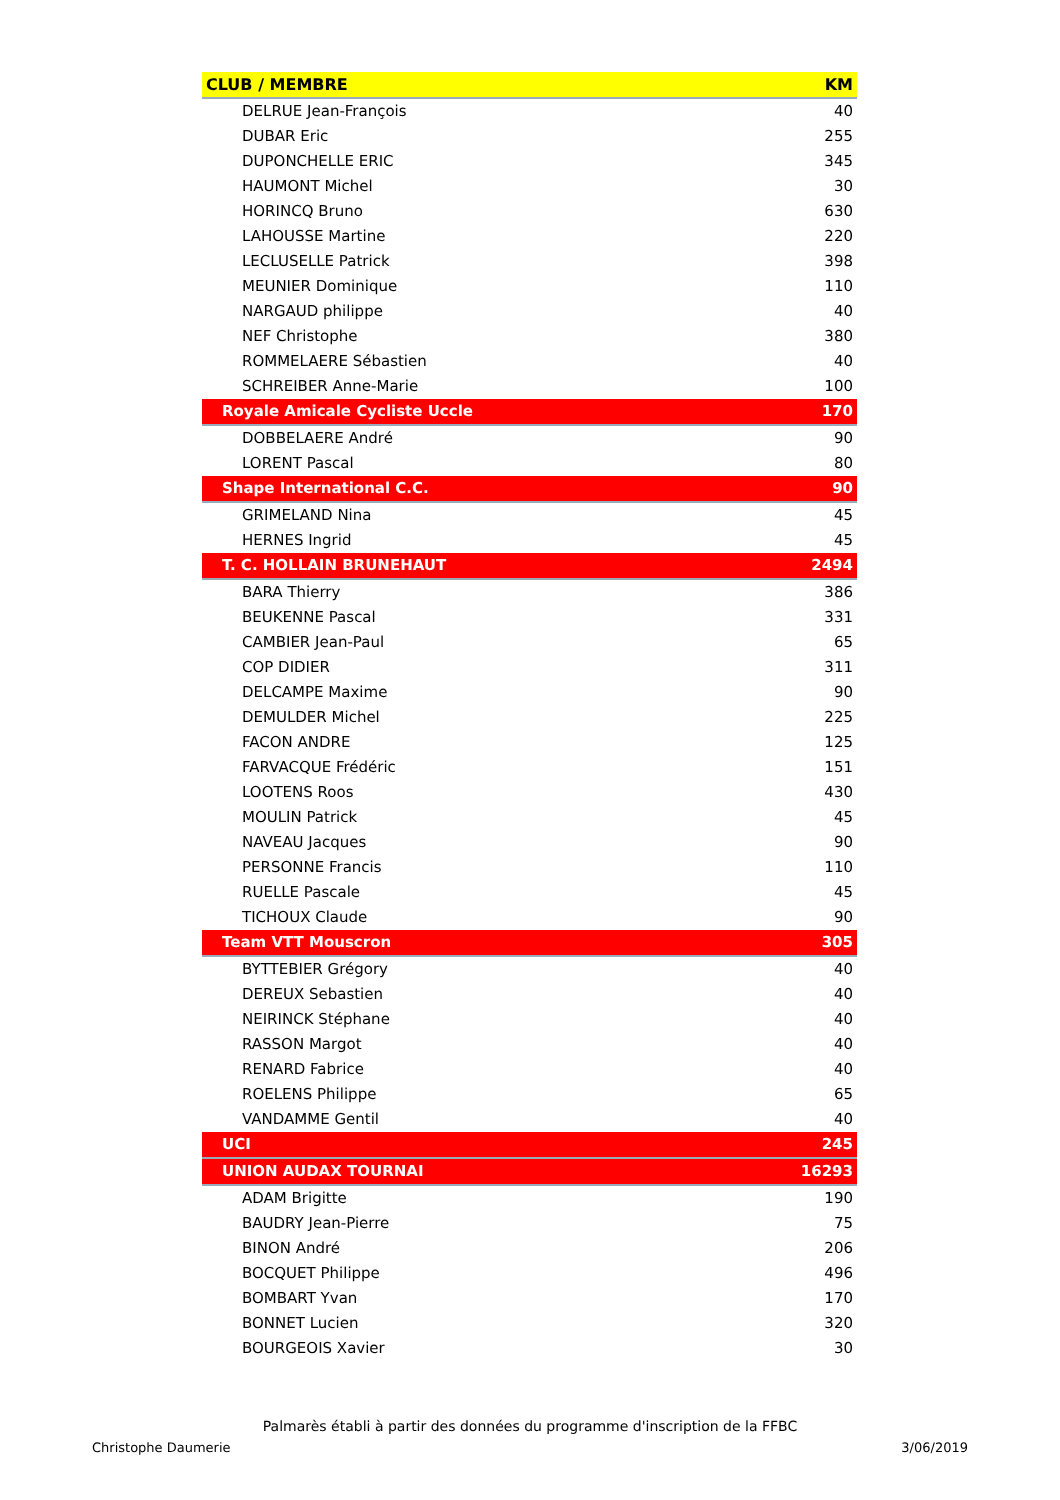| CLUB / MEMBRE | KM |
| --- | --- |
| DELRUE Jean-François | 40 |
| DUBAR Eric | 255 |
| DUPONCHELLE ERIC | 345 |
| HAUMONT Michel | 30 |
| HORINCQ Bruno | 630 |
| LAHOUSSE Martine | 220 |
| LECLUSELLE Patrick | 398 |
| MEUNIER Dominique | 110 |
| NARGAUD philippe | 40 |
| NEF Christophe | 380 |
| ROMMELAERE Sébastien | 40 |
| SCHREIBER Anne-Marie | 100 |
| Royale Amicale Cycliste Uccle | 170 |
| DOBBELAERE André | 90 |
| LORENT Pascal | 80 |
| Shape International C.C. | 90 |
| GRIMELAND Nina | 45 |
| HERNES Ingrid | 45 |
| T. C. HOLLAIN BRUNEHAUT | 2494 |
| BARA Thierry | 386 |
| BEUKENNE Pascal | 331 |
| CAMBIER Jean-Paul | 65 |
| COP DIDIER | 311 |
| DELCAMPE Maxime | 90 |
| DEMULDER Michel | 225 |
| FACON ANDRE | 125 |
| FARVACQUE Frédéric | 151 |
| LOOTENS Roos | 430 |
| MOULIN Patrick | 45 |
| NAVEAU Jacques | 90 |
| PERSONNE Francis | 110 |
| RUELLE Pascale | 45 |
| TICHOUX Claude | 90 |
| Team VTT Mouscron | 305 |
| BYTTEBIER Grégory | 40 |
| DEREUX Sebastien | 40 |
| NEIRINCK Stéphane | 40 |
| RASSON Margot | 40 |
| RENARD Fabrice | 40 |
| ROELENS Philippe | 65 |
| VANDAMME Gentil | 40 |
| UCI | 245 |
| UNION AUDAX TOURNAI | 16293 |
| ADAM Brigitte | 190 |
| BAUDRY Jean-Pierre | 75 |
| BINON André | 206 |
| BOCQUET Philippe | 496 |
| BOMBART Yvan | 170 |
| BONNET Lucien | 320 |
| BOURGEOIS Xavier | 30 |
Palmarès établi à partir des données du programme d'inscription de la FFBC
Christophe Daumerie 3/06/2019